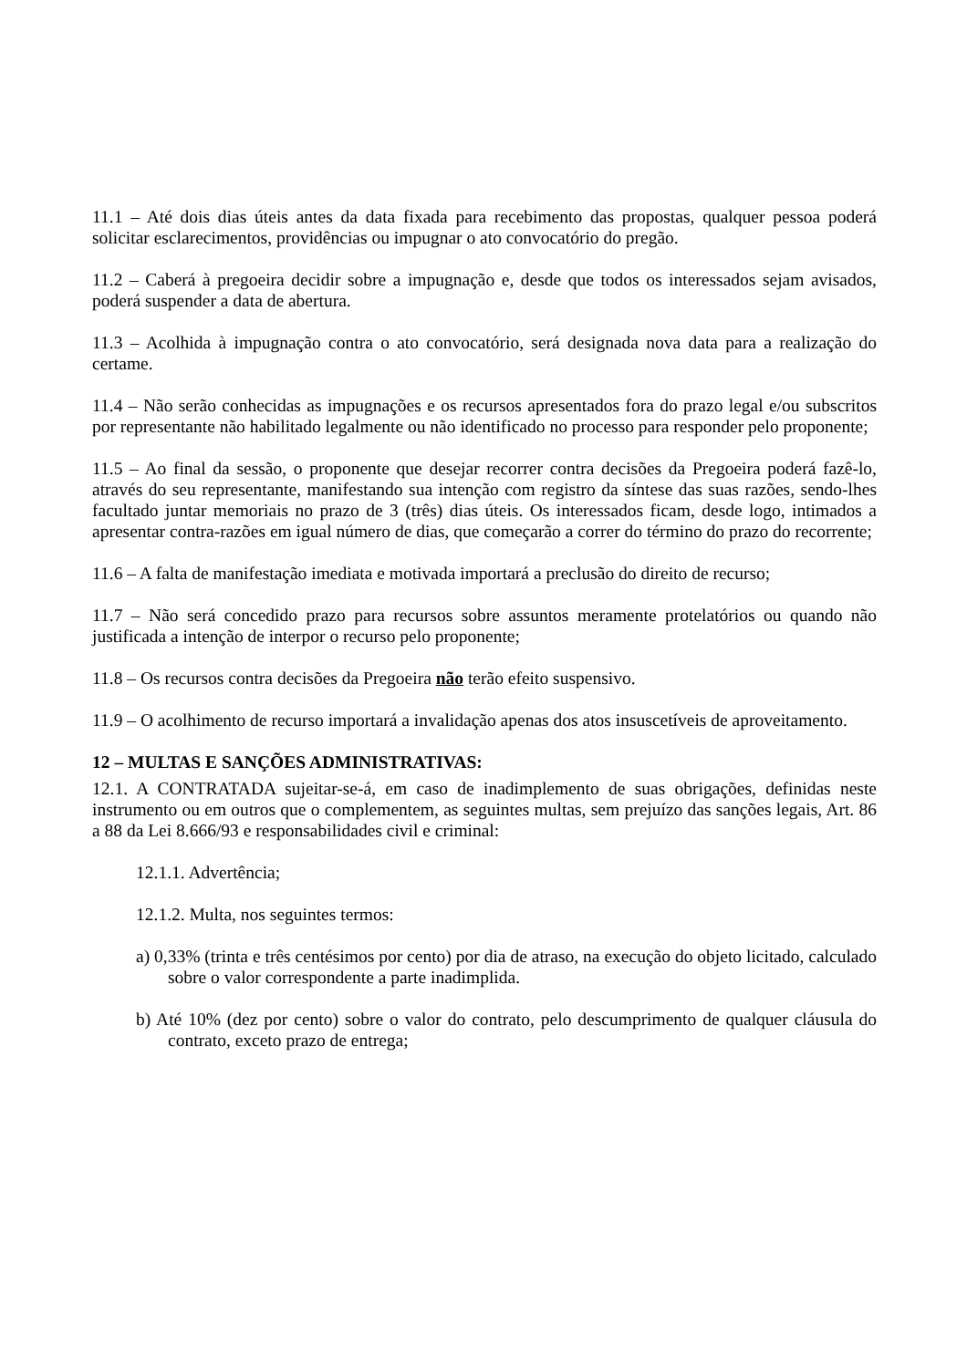11.1 – Até dois dias úteis antes da data fixada para recebimento das propostas, qualquer pessoa poderá solicitar esclarecimentos, providências ou impugnar o ato convocatório do pregão.
11.2 – Caberá à pregoeira decidir sobre a impugnação e, desde que todos os interessados sejam avisados, poderá suspender a data de abertura.
11.3 – Acolhida à impugnação contra o ato convocatório, será designada nova data para a realização do certame.
11.4 – Não serão conhecidas as impugnações e os recursos apresentados fora do prazo legal e/ou subscritos por representante não habilitado legalmente ou não identificado no processo para responder pelo proponente;
11.5 – Ao final da sessão, o proponente que desejar recorrer contra decisões da Pregoeira poderá fazê-lo, através do seu representante, manifestando sua intenção com registro da síntese das suas razões, sendo-lhes facultado juntar memoriais no prazo de 3 (três) dias úteis. Os interessados ficam, desde logo, intimados a apresentar contra-razões em igual número de dias, que começarão a correr do término do prazo do recorrente;
11.6 – A falta de manifestação imediata e motivada importará a preclusão do direito de recurso;
11.7 – Não será concedido prazo para recursos sobre assuntos meramente protelatórios ou quando não justificada a intenção de interpor o recurso pelo proponente;
11.8 – Os recursos contra decisões da Pregoeira não terão efeito suspensivo.
11.9 – O acolhimento de recurso importará a invalidação apenas dos atos insuscetíveis de aproveitamento.
12 – MULTAS E SANÇÕES ADMINISTRATIVAS:
12.1. A CONTRATADA sujeitar-se-á, em caso de inadimplemento de suas obrigações, definidas neste instrumento ou em outros que o complementem, as seguintes multas, sem prejuízo das sanções legais, Art. 86 a 88 da Lei 8.666/93 e responsabilidades civil e criminal:
12.1.1. Advertência;
12.1.2. Multa, nos seguintes termos:
a) 0,33% (trinta e três centésimos por cento) por dia de atraso, na execução do objeto licitado, calculado sobre o valor correspondente a parte inadimplida.
b) Até 10% (dez por cento) sobre o valor do contrato, pelo descumprimento de qualquer cláusula do contrato, exceto prazo de entrega;